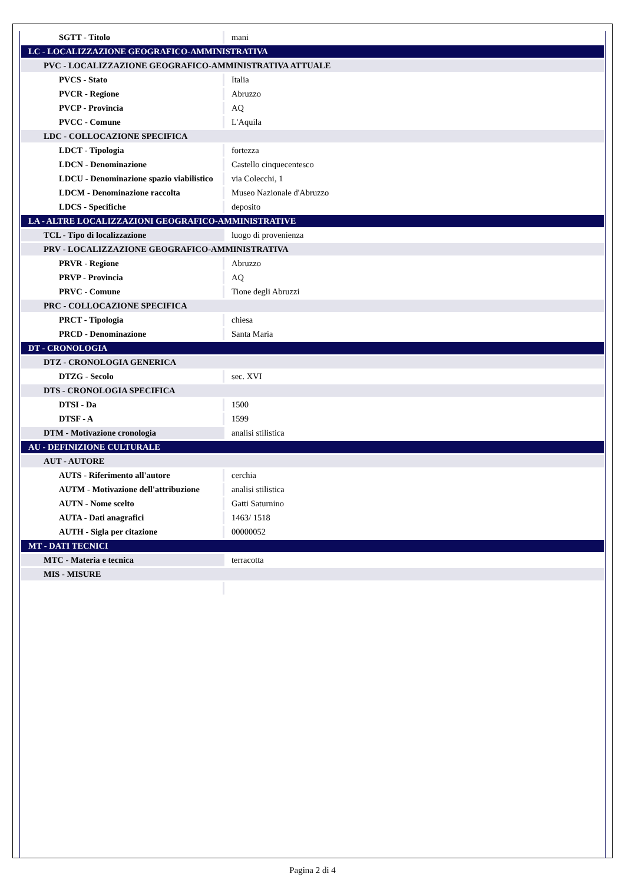| SGTT - Titolo | mani |
| LC - LOCALIZZAZIONE GEOGRAFICO-AMMINISTRATIVA | |
| PVC - LOCALIZZAZIONE GEOGRAFICO-AMMINISTRATIVA ATTUALE | |
| PVCS - Stato | Italia |
| PVCR - Regione | Abruzzo |
| PVCP - Provincia | AQ |
| PVCC - Comune | L'Aquila |
| LDC - COLLOCAZIONE SPECIFICA | |
| LDCT - Tipologia | fortezza |
| LDCN - Denominazione | Castello cinquecentesco |
| LDCU - Denominazione spazio viabilistico | via Colecchi, 1 |
| LDCM - Denominazione raccolta | Museo Nazionale d'Abruzzo |
| LDCS - Specifiche | deposito |
| LA - ALTRE LOCALIZZAZIONI GEOGRAFICO-AMMINISTRATIVE | |
| TCL - Tipo di localizzazione | luogo di provenienza |
| PRV - LOCALIZZAZIONE GEOGRAFICO-AMMINISTRATIVA | |
| PRVR - Regione | Abruzzo |
| PRVP - Provincia | AQ |
| PRVC - Comune | Tione degli Abruzzi |
| PRC - COLLOCAZIONE SPECIFICA | |
| PRCT - Tipologia | chiesa |
| PRCD - Denominazione | Santa Maria |
| DT - CRONOLOGIA | |
| DTZ - CRONOLOGIA GENERICA | |
| DTZG - Secolo | sec. XVI |
| DTS - CRONOLOGIA SPECIFICA | |
| DTSI - Da | 1500 |
| DTSF - A | 1599 |
| DTM - Motivazione cronologia | analisi stilistica |
| AU - DEFINIZIONE CULTURALE | |
| AUT - AUTORE | |
| AUTS - Riferimento all'autore | cerchia |
| AUTM - Motivazione dell'attribuzione | analisi stilistica |
| AUTN - Nome scelto | Gatti Saturnino |
| AUTA - Dati anagrafici | 1463/ 1518 |
| AUTH - Sigla per citazione | 00000052 |
| MT - DATI TECNICI | |
| MTC - Materia e tecnica | terracotta |
| MIS - MISURE | |
Pagina 2 di 4